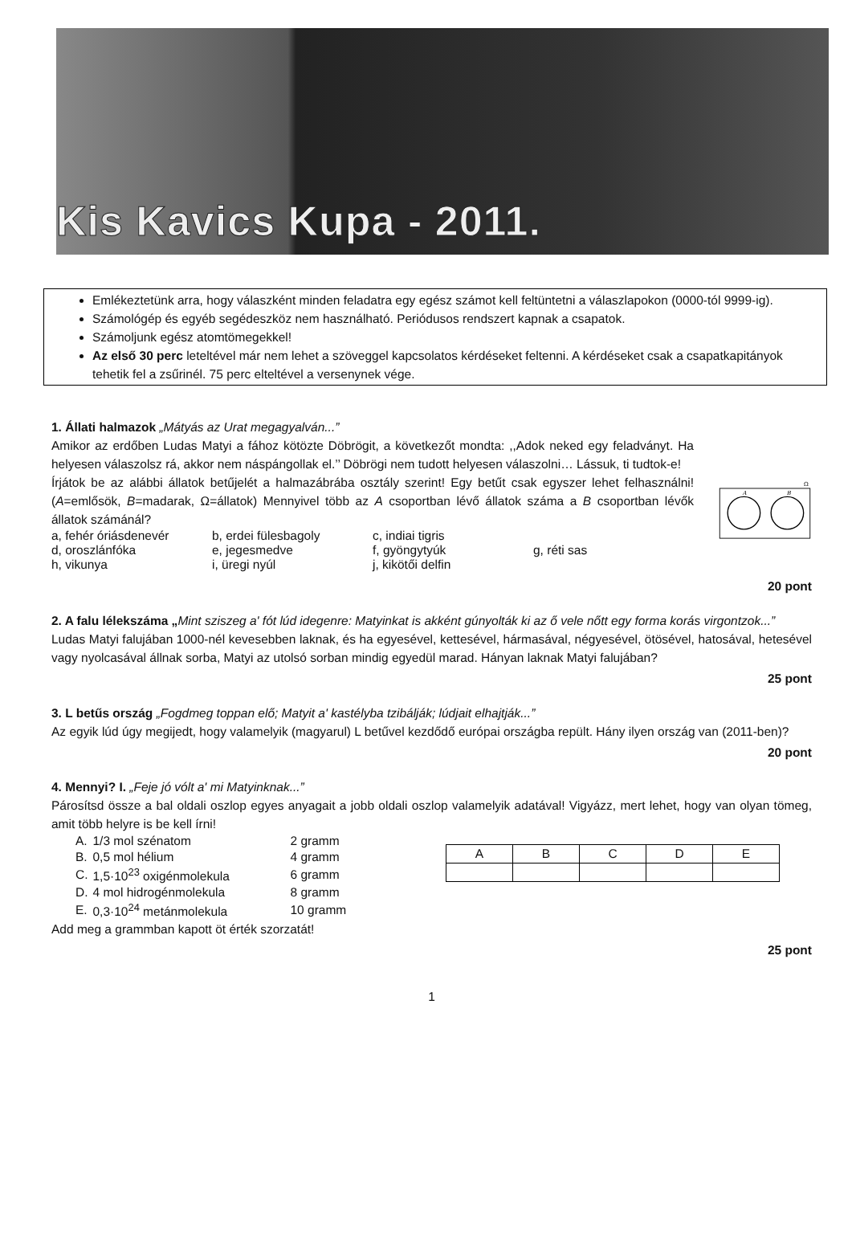Kis Kavics Kupa - 2011.
Emlékeztetünk arra, hogy válaszként minden feladatra egy egész számot kell feltüntetni a válaszlapokon (0000-tól 9999-ig).
Számológép és egyéb segédeszköz nem használható. Periódusos rendszert kapnak a csapatok.
Számoljunk egész atomtömegekkel!
Az első 30 perc leteltével már nem lehet a szöveggel kapcsolatos kérdéseket feltenni. A kérdéseket csak a csapatkapitányok tehetik fel a zsűrinél. 75 perc elteltével a versenynek vége.
1. Állati halmazok „Mátyás az Urat megagyalván...”
Amikor az erdőben Ludas Matyi a fához kötözte Döbrögit, a következőt mondta: ,,Adok neked egy feladványt. Ha helyesen válaszolsz rá, akkor nem náspángollak el.’’ Döbrögi nem tudott helyesen válaszolni… Lássuk, ti tudtok-e!
Írjátok be az alábbi állatok betűjelét a halmazábrába osztály szerint! Egy betűt csak egyszer lehet felhasználni! (A=emlősök, B=madarak, Ω=állatok) Mennyivel több az A csoportban lévő állatok száma a B csoportban lévők állatok számánál?
a, fehér óriásdenevér b, erdei fülesbagoly c, indiai tigris
d, oroszlánfóka e, jegesmedve f, gyöngytyúk g, réti sas
h, vikunya i, üregi nyúl j, kikötői delfin
Ω
A
B
20 pont
2. A falu lélekszáma „Mint sziszeg a' fót lúd idegenre: Matyinkat is akként gúnyolták ki az ő vele nőtt egy forma korás virgontzok...”
Ludas Matyi falujában 1000-nél kevesebben laknak, és ha egyesével, kettesével, hármasával, négyesével, ötösével, hatosával, hetesével vagy nyolcasával állnak sorba, Matyi az utolsó sorban mindig egyedül marad. Hányan laknak Matyi falujában?
25 pont
3. L betűs ország „Fogdmeg toppan elő; Matyit a' kastélyba tzibálják; lúdjait elhajtják...”
Az egyik lúd úgy megijedt, hogy valamelyik (magyarul) L betűvel kezdődő európai országba repült. Hány ilyen ország van (2011-ben)?
20 pont
4. Mennyi? I. „Feje jó vólt a' mi Matyinknak...”
Párosítsd össze a bal oldali oszlop egyes anyagait a jobb oldali oszlop valamelyik adatával! Vigyázz, mert lehet, hogy van olyan tömeg, amit több helyre is be kell írni!
| A. | 1/3 mol szénatom | 2 gramm |
| B. | 0,5 mol hélium | 4 gramm |
| C. | 1,5·10<sup>23</sup> oxigénmolekula | 6 gramm |
| D. | 4 mol hidrogénmolekula | 8 gramm |
| E. | 0,3·10<sup>24</sup> metánmolekula | 10 gramm |
| A | B | C | D | E |
Add meg a grammban kapott öt érték szorzatát!
25 pont
1